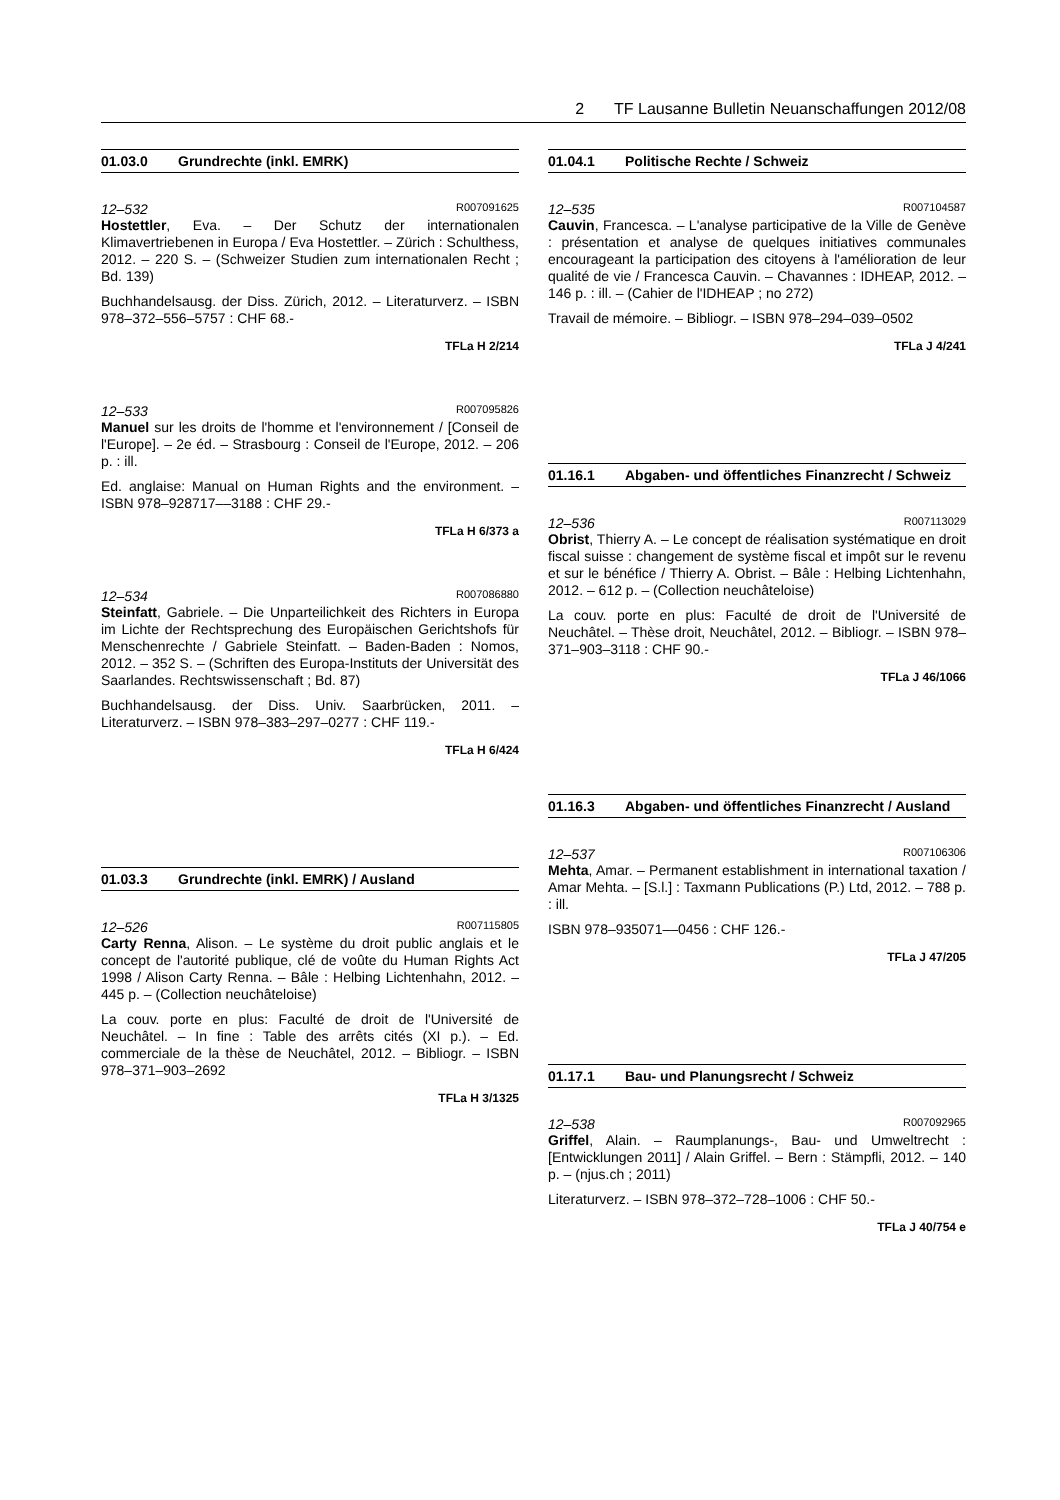2 TF Lausanne Bulletin Neuanschaffungen 2012/08
01.03.0 Grundrechte (inkl. EMRK)
12–532 R007091625
Hostettler, Eva. – Der Schutz der internationalen Klimavertriebenen in Europa / Eva Hostettler. – Zürich : Schulthess, 2012. – 220 S. – (Schweizer Studien zum internationalen Recht ; Bd. 139)
Buchhandelsausg. der Diss. Zürich, 2012. – Literaturverz. – ISBN 978–372–556–5757 : CHF 68.-
TFLa H 2/214
12–533 R007095826
Manuel sur les droits de l'homme et l'environnement / [Conseil de l'Europe]. – 2e éd. – Strasbourg : Conseil de l'Europe, 2012. – 206 p. : ill.
Ed. anglaise: Manual on Human Rights and the environment. – ISBN 978–928717––3188 : CHF 29.-
TFLa H 6/373 a
12–534 R007086880
Steinfatt, Gabriele. – Die Unparteilichkeit des Richters in Europa im Lichte der Rechtsprechung des Europäischen Gerichtshofs für Menschenrechte / Gabriele Steinfatt. – Baden-Baden : Nomos, 2012. – 352 S. – (Schriften des Europa-Instituts der Universität des Saarlandes. Rechtswissenschaft ; Bd. 87)
Buchhandelsausg. der Diss. Univ. Saarbrücken, 2011. – Literaturverz. – ISBN 978–383–297–0277 : CHF 119.-
TFLa H 6/424
01.03.3 Grundrechte (inkl. EMRK) / Ausland
12–526 R007115805
Carty Renna, Alison. – Le système du droit public anglais et le concept de l'autorité publique, clé de voûte du Human Rights Act 1998 / Alison Carty Renna. – Bâle : Helbing Lichtenhahn, 2012. – 445 p. – (Collection neuchâteloise)
La couv. porte en plus: Faculté de droit de l'Université de Neuchâtel. – In fine : Table des arrêts cités (XI p.). – Ed. commerciale de la thèse de Neuchâtel, 2012. – Bibliogr. – ISBN 978–371–903–2692
TFLa H 3/1325
01.04.1 Politische Rechte / Schweiz
12–535 R007104587
Cauvin, Francesca. – L'analyse participative de la Ville de Genève : présentation et analyse de quelques initiatives communales encourageant la participation des citoyens à l'amélioration de leur qualité de vie / Francesca Cauvin. – Chavannes : IDHEAP, 2012. – 146 p. : ill. – (Cahier de l'IDHEAP ; no 272)
Travail de mémoire. – Bibliogr. – ISBN 978–294–039–0502
TFLa J 4/241
01.16.1 Abgaben- und öffentliches Finanzrecht / Schweiz
12–536 R007113029
Obrist, Thierry A. – Le concept de réalisation systématique en droit fiscal suisse : changement de système fiscal et impôt sur le revenu et sur le bénéfice / Thierry A. Obrist. – Bâle : Helbing Lichtenhahn, 2012. – 612 p. – (Collection neuchâteloise)
La couv. porte en plus: Faculté de droit de l'Université de Neuchâtel. – Thèse droit, Neuchâtel, 2012. – Bibliogr. – ISBN 978–371–903–3118 : CHF 90.-
TFLa J 46/1066
01.16.3 Abgaben- und öffentliches Finanzrecht / Ausland
12–537 R007106306
Mehta, Amar. – Permanent establishment in international taxation / Amar Mehta. – [S.l.] : Taxmann Publications (P.) Ltd, 2012. – 788 p. : ill.
ISBN 978–935071––0456 : CHF 126.-
TFLa J 47/205
01.17.1 Bau- und Planungsrecht / Schweiz
12–538 R007092965
Griffel, Alain. – Raumplanungs-, Bau- und Umweltrecht : [Entwicklungen 2011] / Alain Griffel. – Bern : Stämpfli, 2012. – 140 p. – (njus.ch ; 2011)
Literaturverz. – ISBN 978–372–728–1006 : CHF 50.-
TFLa J 40/754 e